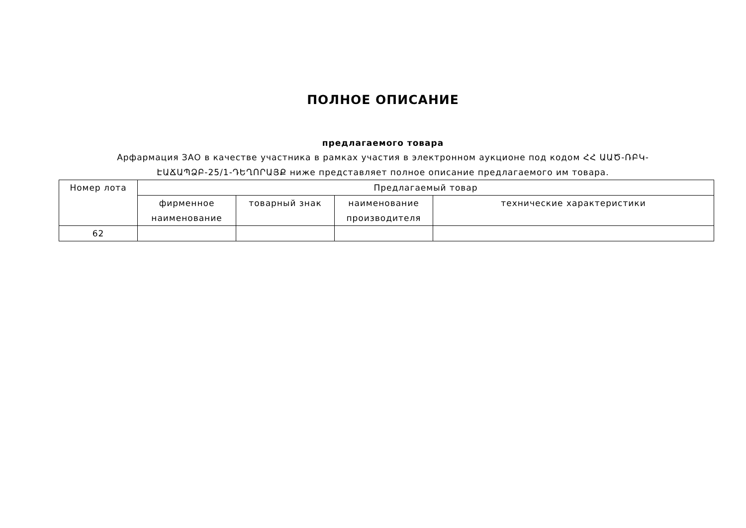ПОЛНОЕ ОПИСАНИЕ
предлагаемого товара
Арфармация ЗАО в качестве участника в рамках участия в электронном аукционе под кодом ՀՀ ԱԱԾ-ՌԲԿ-ԷԱՃԱՊՁԲ-25/1-ԴԵՂՈՐԱՅՔ ниже представляет полное описание предлагаемого им товара.
| Номер лота | Предлагаемый товар | | | |
| --- | --- | --- | --- | --- |
| | фирменное наименование | товарный знак | наименование производителя | технические характеристики |
| 62 | | | | |